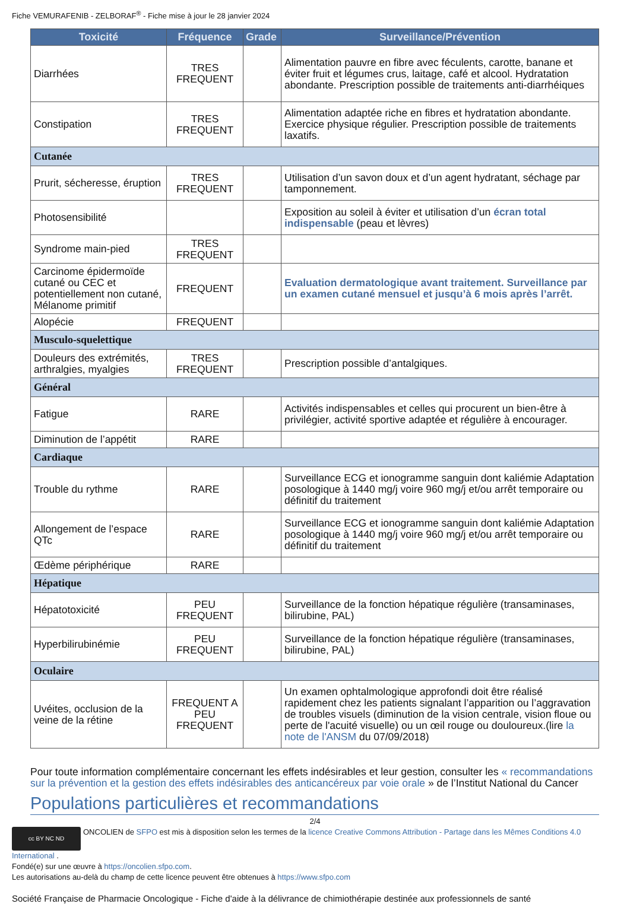Fiche VEMURAFENIB - ZELBORAF<sup>®</sup> - Fiche mise à jour le 28 janvier 2024
| Toxicité | Fréquence | Grade | Surveillance/Prévention |
| --- | --- | --- | --- |
| Diarrhées | TRES FREQUENT | | Alimentation pauvre en fibre avec féculents, carotte, banane et éviter fruit et légumes crus, laitage, café et alcool. Hydratation abondante. Prescription possible de traitements anti-diarrhéiques |
| Constipation | TRES FREQUENT | | Alimentation adaptée riche en fibres et hydratation abondante. Exercice physique régulier. Prescription possible de traitements laxatifs. |
| Cutanée | | | |
| Prurit, sécheresse, éruption | TRES FREQUENT | | Utilisation d’un savon doux et d’un agent hydratant, séchage par tamponnement. |
| Photosensibilité | | | Exposition au soleil à éviter et utilisation d’un écran total indispensable (peau et lèvres) |
| Syndrome main-pied | TRES FREQUENT | | |
| Carcinome épidermoïde cutané ou CEC et potentiellement non cutané, Mélanome primitif | FREQUENT | | Evaluation dermatologique avant traitement. Surveillance par un examen cutané mensuel et jusqu’à 6 mois après l’arrêt. |
| Alopécie | FREQUENT | | |
| Musculo-squelettique | | | |
| Douleurs des extrémités, arthralgies, myalgies | TRES FREQUENT | | Prescription possible d’antalgiques. |
| Général | | | |
| Fatigue | RARE | | Activités indispensables et celles qui procurent un bien-être à privilégier, activité sportive adaptée et régulière à encourager. |
| Diminution de l’appétit | RARE | | |
| Cardiaque | | | |
| Trouble du rythme | RARE | | Surveillance ECG et ionogramme sanguin dont kaliémie Adaptation posologique à 1440 mg/j voire 960 mg/j et/ou arrêt temporaire ou définitif du traitement |
| Allongement de l’espace QTc | RARE | | Surveillance ECG et ionogramme sanguin dont kaliémie Adaptation posologique à 1440 mg/j voire 960 mg/j et/ou arrêt temporaire ou définitif du traitement |
| Œdème périphérique | RARE | | |
| Hépatique | | | |
| Hépatotoxicité | PEU FREQUENT | | Surveillance de la fonction hépatique régulière (transaminases, bilirubine, PAL) |
| Hyperbilirubinémie | PEU FREQUENT | | Surveillance de la fonction hépatique régulière (transaminases, bilirubine, PAL) |
| Oculaire | | | |
| Uvéites, occlusion de la veine de la rétine | FREQUENT A PEU FREQUENT | | Un examen ophtalmologique approfondi doit être réalisé rapidement chez les patients signalant l’apparition ou l’aggravation de troubles visuels (diminution de la vision centrale, vision floue ou perte de l'acuité visuelle) ou un œil rouge ou douloureux.(lire la note de l'ANSM du 07/09/2018) |
Pour toute information complémentaire concernant les effets indésirables et leur gestion, consulter les « recommandations sur la prévention et la gestion des effets indésirables des anticancéreux par voie orale » de l’Institut National du Cancer
Populations particulières et recommandations
2/4
cc BY NC ND ONCOLIEN de SFPO est mis à disposition selon les termes de la licence Creative Commons Attribution - Partage dans les Mêmes Conditions 4.0 International .
Fondé(e) sur une œuvre à https://oncolien.sfpo.com.
Les autorisations au-delà du champ de cette licence peuvent être obtenues à https://www.sfpo.com
Société Française de Pharmacie Oncologique - Fiche d'aide à la délivrance de chimiothérapie destinée aux professionnels de santé